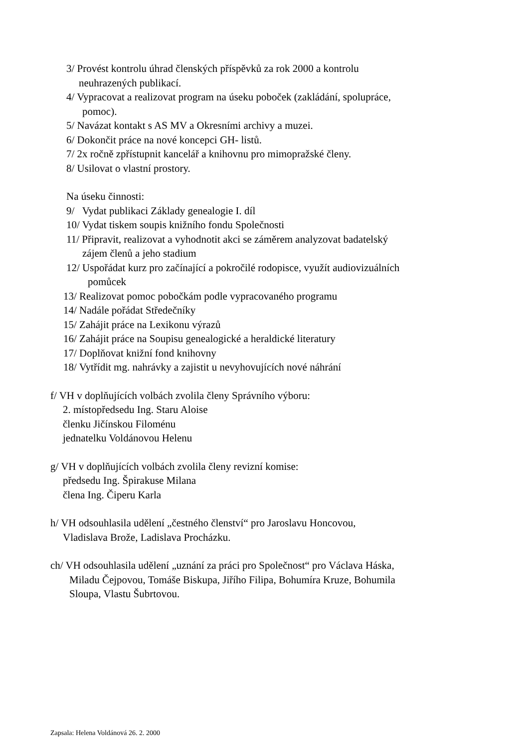3/ Provést kontrolu úhrad členských příspěvků za rok 2000 a kontrolu
neuhrazených publikací.
4/ Vypracovat a realizovat program na úseku poboček (zakládání, spolupráce,
pomoc).
5/ Navázat kontakt s AS MV a Okresními archivy a muzei.
6/ Dokončit práce na nové koncepci GH- listů.
7/ 2x ročně zpřístupnit kancelář a knihovnu pro mimopražské členy.
8/ Usilovat o vlastní prostory.
Na úseku činnosti:
9/ Vydat publikaci Základy genealogie I. díl
10/ Vydat tiskem soupis knižního fondu Společnosti
11/ Připravit, realizovat a vyhodnotit akci se záměrem analyzovat badatelský
zájem členů a jeho stadium
12/ Uspořádat kurz pro začínající a pokročilé rodopisce, využít audiovizuálních
pomůcek
13/ Realizovat pomoc pobočkám podle vypracovaného programu
14/ Nadále pořádat Středečníky
15/ Zahájit práce na Lexikonu výrazů
16/ Zahájit práce na Soupisu genealogické a heraldické literatury
17/ Doplňovat knižní fond knihovny
18/ Vytřídit mg. nahrávky a zajistit u nevyhovujících nové náhrání
f/ VH v doplňujících volbách zvolila členy Správního výboru:
2. místopředsedu Ing. Staru Aloise
členku Jičínskou Filoménu
jednatelku Voldánovou Helenu
g/ VH v doplňujících volbách zvolila členy revizní komise:
předsedu Ing. Špirakuse Milana
člena Ing. Čiperu Karla
h/ VH odsouhlasila udělení „čestného členství“ pro Jaroslavu Honcovou,
Vladislava Brože, Ladislava Procházku.
ch/ VH odsouhlasila udělení „uznání za práci pro Společnost“ pro Václava Háska,
Miladu Čejpovou, Tomáše Biskupa, Jiřího Filipa, Bohumíra Kruze, Bohumila
Sloupa, Vlastu Šubrtovou.
Zapsala: Helena Voldánová 26. 2. 2000